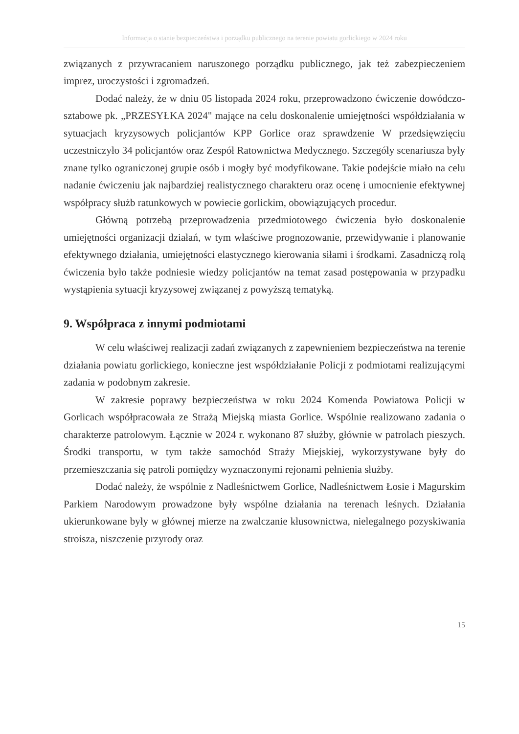Informacja o stanie bezpieczeństwa i porządku publicznego na terenie powiatu gorlickiego w 2024 roku
związanych z przywracaniem naruszonego porządku publicznego, jak też zabezpieczeniem imprez, uroczystości i zgromadzeń.
Dodać należy, że w dniu 05 listopada 2024 roku, przeprowadzono ćwiczenie dowódczo-sztabowe pk. „PRZESYŁKA 2024" mające na celu doskonalenie umiejętności współdziałania w sytuacjach kryzysowych policjantów KPP Gorlice oraz sprawdzenie W przedsięwzięciu uczestniczyło 34 policjantów oraz Zespół Ratownictwa Medycznego. Szczegóły scenariusza były znane tylko ograniczonej grupie osób i mogły być modyfikowane. Takie podejście miało na celu nadanie ćwiczeniu jak najbardziej realistycznego charakteru oraz ocenę i umocnienie efektywnej współpracy służb ratunkowych w powiecie gorlickim, obowiązujących procedur.
Główną potrzebą przeprowadzenia przedmiotowego ćwiczenia było doskonalenie umiejętności organizacji działań, w tym właściwe prognozowanie, przewidywanie i planowanie efektywnego działania, umiejętności elastycznego kierowania siłami i środkami. Zasadniczą rolą ćwiczenia było także podniesie wiedzy policjantów na temat zasad postępowania w przypadku wystąpienia sytuacji kryzysowej związanej z powyższą tematyką.
9. Współpraca z innymi podmiotami
W celu właściwej realizacji zadań związanych z zapewnieniem bezpieczeństwa na terenie działania powiatu gorlickiego, konieczne jest współdziałanie Policji z podmiotami realizującymi zadania w podobnym zakresie.
W zakresie poprawy bezpieczeństwa w roku 2024 Komenda Powiatowa Policji w Gorlicach współpracowała ze Strażą Miejską miasta Gorlice. Wspólnie realizowano zadania o charakterze patrolowym. Łącznie w 2024 r. wykonano 87 służby, głównie w patrolach pieszych. Środki transportu, w tym także samochód Straży Miejskiej, wykorzystywane były do przemieszczania się patroli pomiędzy wyznaczonymi rejonami pełnienia służby.
Dodać należy, że wspólnie z Nadleśnictwem Gorlice, Nadleśnictwem Łosie i Magurskim Parkiem Narodowym prowadzone były wspólne działania na terenach leśnych. Działania ukierunkowane były w głównej mierze na zwalczanie kłusownictwa, nielegalnego pozyskiwania stroisza, niszczenie przyrody oraz
15